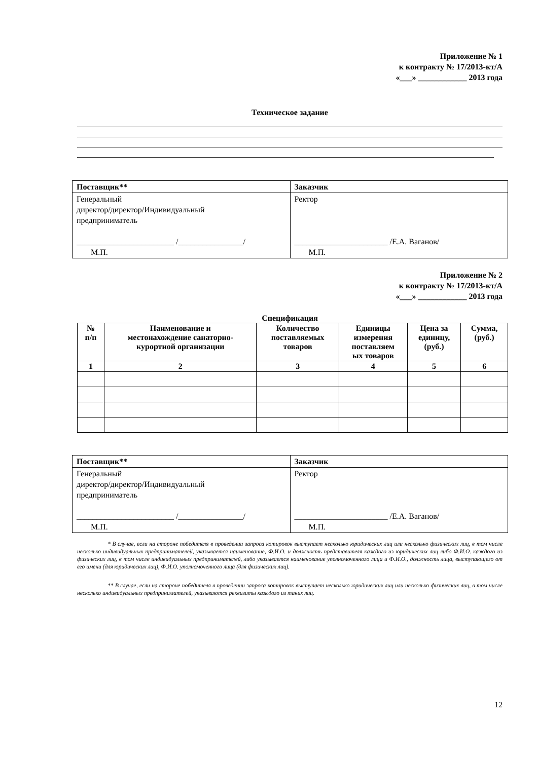Приложение № 1
к контракту № 17/2013-кт/А
«___» ____________ 2013 года
Техническое задание
| Поставщик** | Заказчик |
| Генеральный директор/директор/Индивидуальный предприниматель ________________________ /________________/ М.П. | Ректор _______________________ /Е.А. Ваганов/ М.П. |
Приложение № 2
к контракту № 17/2013-кт/А
«___» ____________ 2013 года
Спецификация
| № п/п | Наименование и местонахождение санаторно- курортной организации | Количество поставляемых товаров | Единицы измерения поставляем ых товаров | Цена за единицу, (руб.) | Сумма, (руб.) |
| --- | --- | --- | --- | --- | --- |
| 1 | 2 | 3 | 4 | 5 | 6 |
| Поставщик** | Заказчик |
| Генеральный директор/директор/Индивидуальный предприниматель ________________________ /________________/ М.П. | Ректор _______________________ /Е.А. Ваганов/ М.П. |
* В случае, если на стороне победителя в проведении запроса котировок выступает несколько юридических лиц или несколько физических лиц, в том числе несколько индивидуальных предпринимателей, указывается наименование, Ф.И.О. и должность представителя каждого из юридических лиц либо Ф.И.О. каждого из физических лиц, в том числе индивидуальных предпринимателей, либо указывается наименование уполномоченного лица и Ф.И.О., должность лица, выступающего от его имени (для юридических лиц), Ф.И.О. уполномоченного лица (для физических лиц).
** В случае, если на стороне победителя в проведении запроса котировок выступает несколько юридических лиц или несколько физических лиц, в том числе несколько индивидуальных предпринимателей, указываются реквизиты каждого из таких лиц.
12